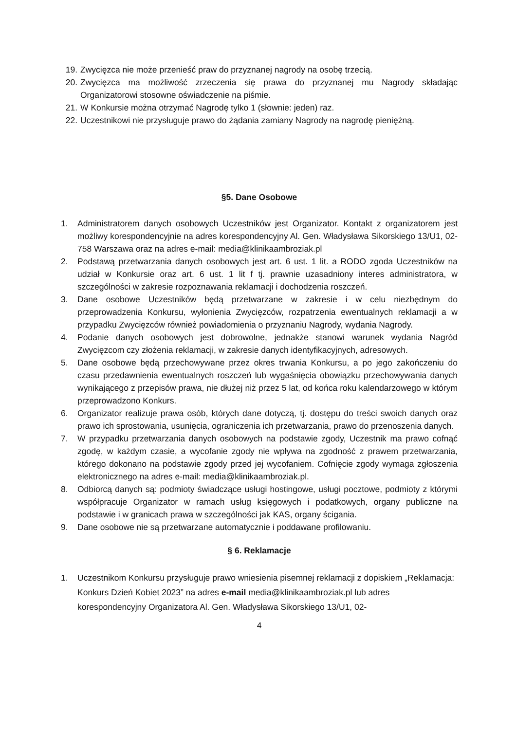19. Zwycięzca nie może przenieść praw do przyznanej nagrody na osobę trzecią.
20. Zwycięzca ma możliwość zrzeczenia się prawa do przyznanej mu Nagrody składając Organizatorowi stosowne oświadczenie na piśmie.
21. W Konkursie można otrzymać Nagrodę tylko 1 (słownie: jeden) raz.
22. Uczestnikowi nie przysługuje prawo do żądania zamiany Nagrody na nagrodę pieniężną.
§5. Dane Osobowe
1. Administratorem danych osobowych Uczestników jest Organizator. Kontakt z organizatorem jest możliwy korespondencyjnie na adres korespondencyjny Al. Gen. Władysława Sikorskiego 13/U1, 02-758 Warszawa oraz na adres e-mail: media@klinikaambroziak.pl
2. Podstawą przetwarzania danych osobowych jest art. 6 ust. 1 lit. a RODO zgoda Uczestników na udział w Konkursie oraz art. 6 ust. 1 lit f tj. prawnie uzasadniony interes administratora, w szczególności w zakresie rozpoznawania reklamacji i dochodzenia roszczeń.
3. Dane osobowe Uczestników będą przetwarzane w zakresie i w celu niezbędnym do przeprowadzenia Konkursu, wyłonienia Zwycięzców, rozpatrzenia ewentualnych reklamacji a w przypadku Zwycięzców również powiadomienia o przyznaniu Nagrody, wydania Nagrody.
4. Podanie danych osobowych jest dobrowolne, jednakże stanowi warunek wydania Nagród Zwycięzcom czy złożenia reklamacji, w zakresie danych identyfikacyjnych, adresowych.
5. Dane osobowe będą przechowywane przez okres trwania Konkursu, a po jego zakończeniu do czasu przedawnienia ewentualnych roszczeń lub wygaśnięcia obowiązku przechowywania danych wynikającego z przepisów prawa, nie dłużej niż przez 5 lat, od końca roku kalendarzowego w którym przeprowadzono Konkurs.
6. Organizator realizuje prawa osób, których dane dotyczą, tj. dostępu do treści swoich danych oraz prawo ich sprostowania, usunięcia, ograniczenia ich przetwarzania, prawo do przenoszenia danych.
7. W przypadku przetwarzania danych osobowych na podstawie zgody, Uczestnik ma prawo cofnąć zgodę, w każdym czasie, a wycofanie zgody nie wpływa na zgodność z prawem przetwarzania, którego dokonano na podstawie zgody przed jej wycofaniem. Cofnięcie zgody wymaga zgłoszenia elektronicznego na adres e-mail: media@klinikaambroziak.pl.
8. Odbiorcą danych są: podmioty świadczące usługi hostingowe, usługi pocztowe, podmioty z którymi współpracuje Organizator w ramach usług księgowych i podatkowych, organy publiczne na podstawie i w granicach prawa w szczególności jak KAS, organy ścigania.
9. Dane osobowe nie są przetwarzane automatycznie i poddawane profilowaniu.
§ 6. Reklamacje
1. Uczestnikom Konkursu przysługuje prawo wniesienia pisemnej reklamacji z dopiskiem „Reklamacja: Konkurs Dzień Kobiet 2023” na adres e-mail media@klinikaambroziak.pl lub adres korespondencyjny Organizatora Al. Gen. Władysława Sikorskiego 13/U1, 02-
4